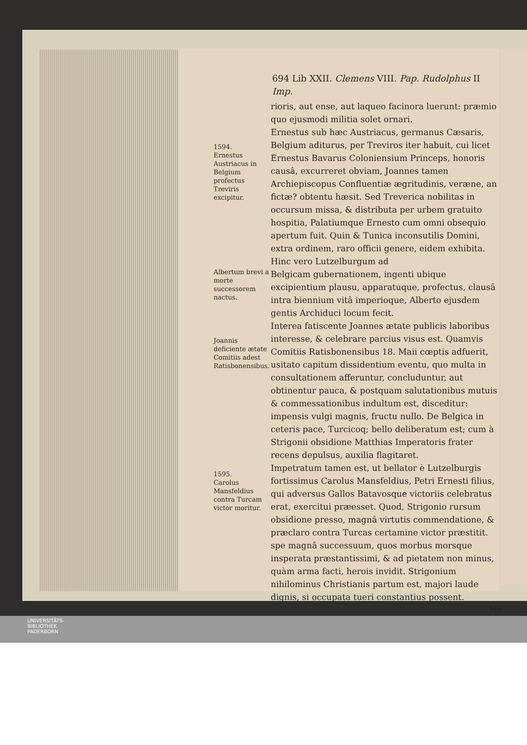694 Lib XXII. Clemens VIII. Pap. Rudolphus II Imp.
rioris, aut ense, aut laqueo facinora luerunt: præmio quo ejusmodi militia solet ornari.
1594.
Ernestus Austriacus in Belgium profectus Treviris excipitur.
Ernestus sub hæc Austriacus, germanus Cæsaris, Belgium aditurus, per Treviros iter habuit, cui licet Ernestus Bavarus Coloniensium Princeps, honoris causâ, excurreret obviam, Joannes tamen Archiepiscopus Confluentiæ ægritudinis, veræne, an fictæ? obtentu hæsit. Sed Treverica nobilitas in occursum missa, & distributa per urbem gratuito hospitia, Palatiumque Ernesto cum omni obsequio apertum fuit. Quin & Tunica inconsutilis Domini, extra ordinem, raro officii genere, eidem exhibita. Hinc vero Lutzelburgum ad
Albertum brevi a morte successorem nactus.
Belgicam gubernationem, ingenti ubique excipientium plausu, apparatuque, profectus, clausâ intra biennium vitâ imperioque, Alberto ejusdem gentis Archiduci locum fecit.
Joannis deficiente ætate Comitiis adest Ratisbonensibus.
Interea fatiscente Joannes ætate publicis laboribus interesse, & celebrare parcius visus est. Quamvis Comitiis Ratisbonensibus 18. Maii cœptis adfuerit, usitato capitum dissidentium eventu, quo multa in consultationem afferuntur, concluduntur, aut obtinentur pauca, & postquam salutationibus mutuis & commessationibus indultum est, disceditur: impensis vulgi magnis, fructu nullo. De Belgica in ceteris pace, Turcicoq; bello deliberatum est; cum à Strigonii obsidione Matthias Imperatoris frater recens depulsus, auxilia flagitaret.
1595.
Carolus Mansfeldius contra Turcam victor moritur.
Impetratum tamen est, ut bellator è Lutzelburgis fortissimus Carolus Mansfeldius, Petri Ernesti filius, qui adversus Gallos Batavosque victoriis celebratus erat, exercitui præesset. Quod, Strigonio rursum obsidione presso, magnâ virtutis commendatione, & præclaro contra Turcas certamine victor præstitit. spe magnâ successuum, quos morbus morsque insperata præstantissimi, & ad pietatem non minus, quàm arma facti, herois invidit. Strigonium nihilominus Christianis partum est, majori laude dignis, si occupata tueri constantius possent.
No
UNIVERSITÄTS-
BIBLIOTHEK
PADERBORN